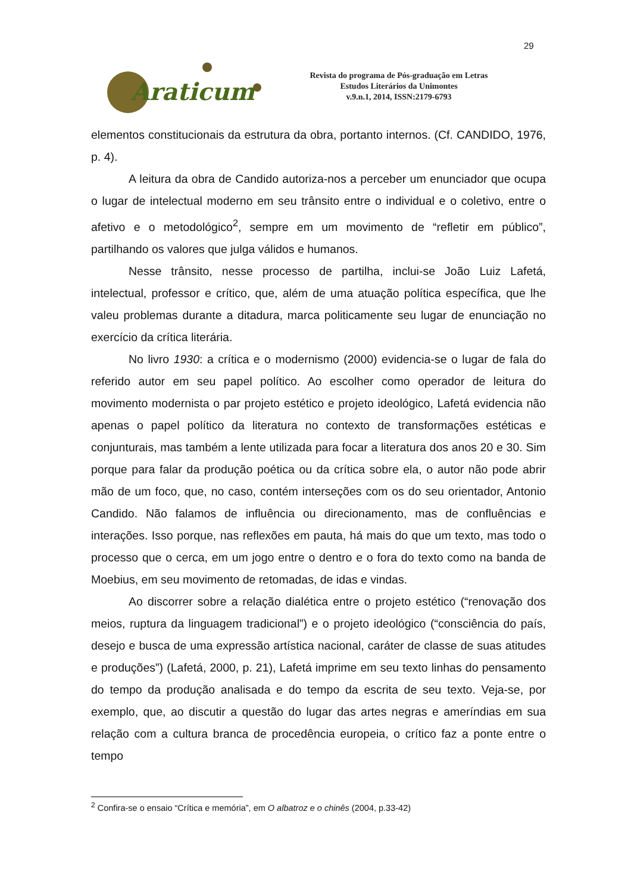29
Araticum
Revista do programa de Pós-graduação em Letras
Estudos Literários da Unimontes
v.9.n.1, 2014, ISSN:2179-6793
elementos constitucionais da estrutura da obra, portanto internos. (Cf. CANDIDO, 1976, p. 4).
A leitura da obra de Candido autoriza-nos a perceber um enunciador que ocupa o lugar de intelectual moderno em seu trânsito entre o individual e o coletivo, entre o afetivo e o metodológico<sup>2</sup>, sempre em um movimento de “refletir em público”, partilhando os valores que julga válidos e humanos.
Nesse trânsito, nesse processo de partilha, inclui-se João Luiz Lafetá, intelectual, professor e crítico, que, além de uma atuação política específica, que lhe valeu problemas durante a ditadura, marca politicamente seu lugar de enunciação no exercício da crítica literária.
No livro 1930: a crítica e o modernismo (2000) evidencia-se o lugar de fala do referido autor em seu papel político. Ao escolher como operador de leitura do movimento modernista o par projeto estético e projeto ideológico, Lafetá evidencia não apenas o papel político da literatura no contexto de transformações estéticas e conjunturais, mas também a lente utilizada para focar a literatura dos anos 20 e 30. Sim porque para falar da produção poética ou da crítica sobre ela, o autor não pode abrir mão de um foco, que, no caso, contém interseções com os do seu orientador, Antonio Candido. Não falamos de influência ou direcionamento, mas de confluências e interações. Isso porque, nas reflexões em pauta, há mais do que um texto, mas todo o processo que o cerca, em um jogo entre o dentro e o fora do texto como na banda de Moebius, em seu movimento de retomadas, de idas e vindas.
Ao discorrer sobre a relação dialética entre o projeto estético (“renovação dos meios, ruptura da linguagem tradicional”) e o projeto ideológico (“consciência do país, desejo e busca de uma expressão artística nacional, caráter de classe de suas atitudes e produções”) (Lafetá, 2000, p. 21), Lafetá imprime em seu texto linhas do pensamento do tempo da produção analisada e do tempo da escrita de seu texto. Veja-se, por exemplo, que, ao discutir a questão do lugar das artes negras e ameríndias em sua relação com a cultura branca de procedência europeia, o crítico faz a ponte entre o tempo
<sup>2</sup> Confira-se o ensaio “Crítica e memória”, em O albatroz e o chinês (2004, p.33-42)